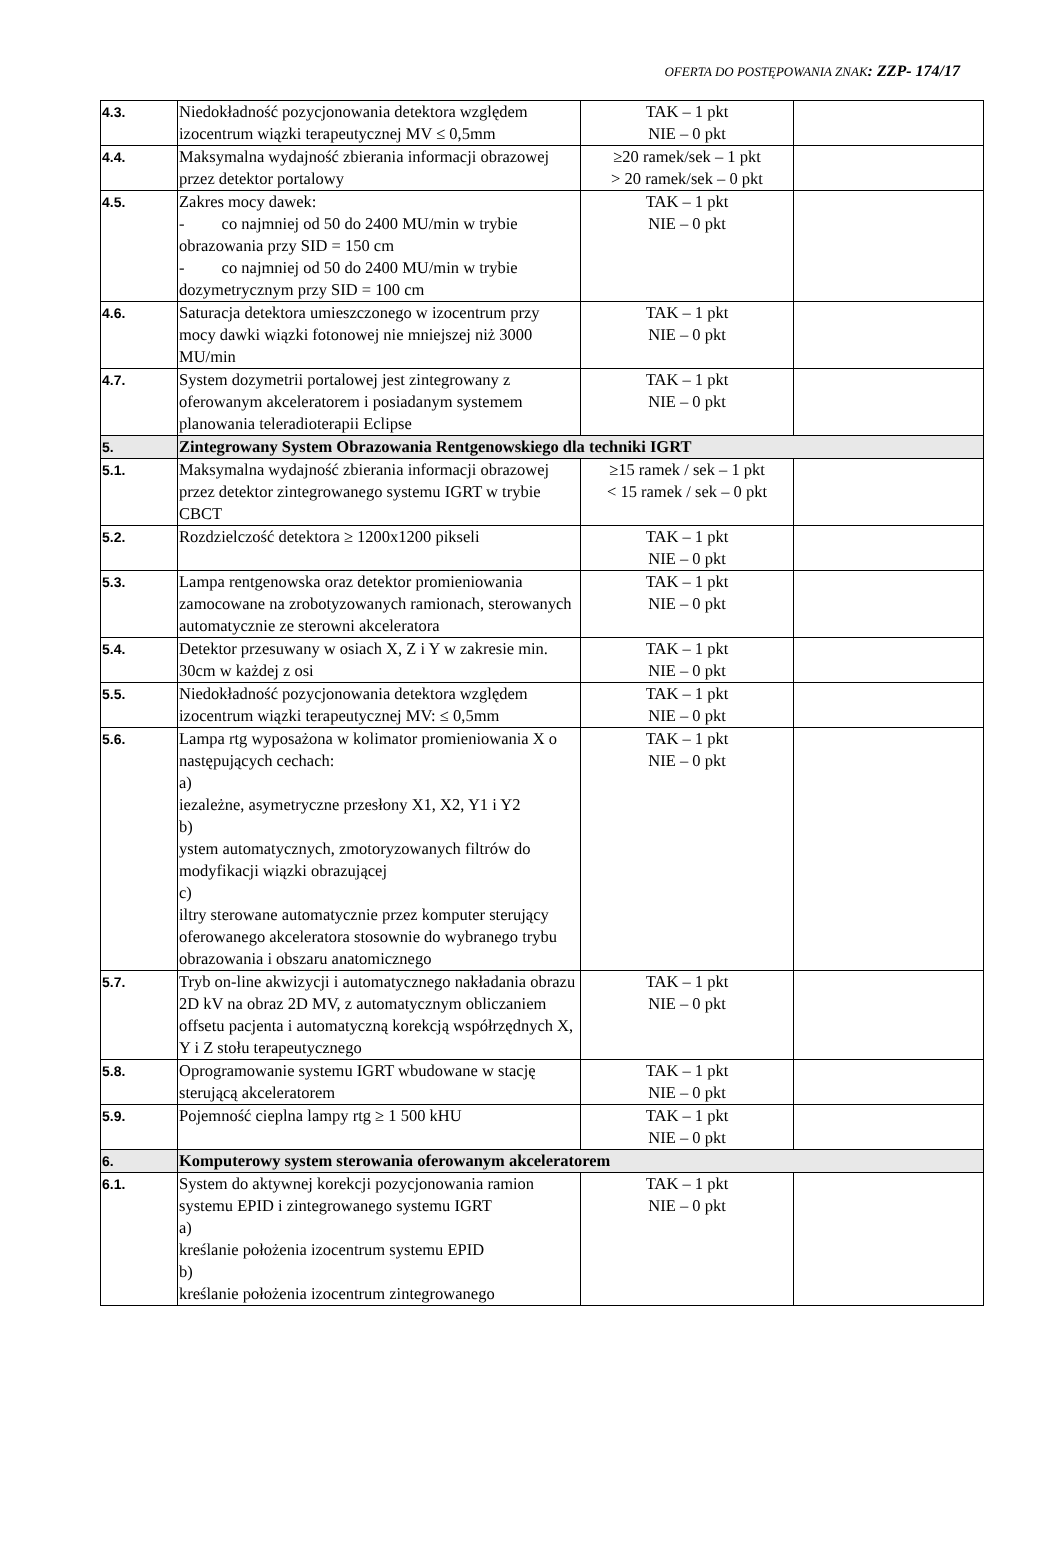OFERTA DO POSTĘPOWANIA ZNAK: ZZP- 174/17
| 4.3. | Niedokładność pozycjonowania detektora względem izocentrum wiązki terapeutycznej MV ≤ 0,5mm | TAK – 1 pkt NIE – 0 pkt | |
| 4.4. | Maksymalna wydajność zbierania informacji obrazowej przez detektor portalowy | ≥20 ramek/sek – 1 pkt > 20 ramek/sek – 0 pkt | |
| 4.5. | Zakres mocy dawek: - co najmniej od 50 do 2400 MU/min w trybie obrazowania przy SID = 150 cm - co najmniej od 50 do 2400 MU/min w trybie dozymetrycznym przy SID = 100 cm | TAK – 1 pkt NIE – 0 pkt | |
| 4.6. | Saturacja detektora umieszczonego w izocentrum przy mocy dawki wiązki fotonowej nie mniejszej niż 3000 MU/min | TAK – 1 pkt NIE – 0 pkt | |
| 4.7. | System dozymetrii portalowej jest zintegrowany z oferowanym akceleratorem i posiadanym systemem planowania teleradioterapii Eclipse | TAK – 1 pkt NIE – 0 pkt | |
| 5. | Zintegrowany System Obrazowania Rentgenowskiego dla techniki IGRT | | |
| 5.1. | Maksymalna wydajność zbierania informacji obrazowej przez detektor zintegrowanego systemu IGRT w trybie CBCT | ≥15 ramek / sek – 1 pkt < 15 ramek / sek – 0 pkt | |
| 5.2. | Rozdzielczość detektora ≥ 1200x1200 pikseli | TAK – 1 pkt NIE – 0 pkt | |
| 5.3. | Lampa rentgenowska oraz detektor promieniowania zamocowane na zrobotyzowanych ramionach, sterowanych automatycznie ze sterowni akceleratora | TAK – 1 pkt NIE – 0 pkt | |
| 5.4. | Detektor przesuwany w osiach X, Z i Y w zakresie min. 30cm w każdej z osi | TAK – 1 pkt NIE – 0 pkt | |
| 5.5. | Niedokładność pozycjonowania detektora względem izocentrum wiązki terapeutycznej MV: ≤ 0,5mm | TAK – 1 pkt NIE – 0 pkt | |
| 5.6. | Lampa rtg wyposażona w kolimator promieniowania X o następujących cechach: a) iezależne, asymetryczne przesłony X1, X2, Y1 i Y2 b) ystem automatycznych, zmotoryzowanych filtrów do modyfikacji wiązki obrazującej c) iltry sterowane automatycznie przez komputer sterujący oferowanego akceleratora stosownie do wybranego trybu obrazowania i obszaru anatomicznego | TAK – 1 pkt NIE – 0 pkt | |
| 5.7. | Tryb on-line akwizycji i automatycznego nakładania obrazu 2D kV na obraz 2D MV, z automatycznym obliczaniem offsetu pacjenta i automatyczną korekcją współrzędnych X, Y i Z stołu terapeutycznego | TAK – 1 pkt NIE – 0 pkt | |
| 5.8. | Oprogramowanie systemu IGRT wbudowane w stację sterującą akceleratorem | TAK – 1 pkt NIE – 0 pkt | |
| 5.9. | Pojemność cieplna lampy rtg ≥ 1 500 kHU | TAK – 1 pkt NIE – 0 pkt | |
| 6. | Komputerowy system sterowania oferowanym akceleratorem | | |
| 6.1. | System do aktywnej korekcji pozycjonowania ramion systemu EPID i zintegrowanego systemu IGRT a) kreślanie położenia izocentrum systemu EPID b) kreślanie położenia izocentrum zintegrowanego | TAK – 1 pkt NIE – 0 pkt | |